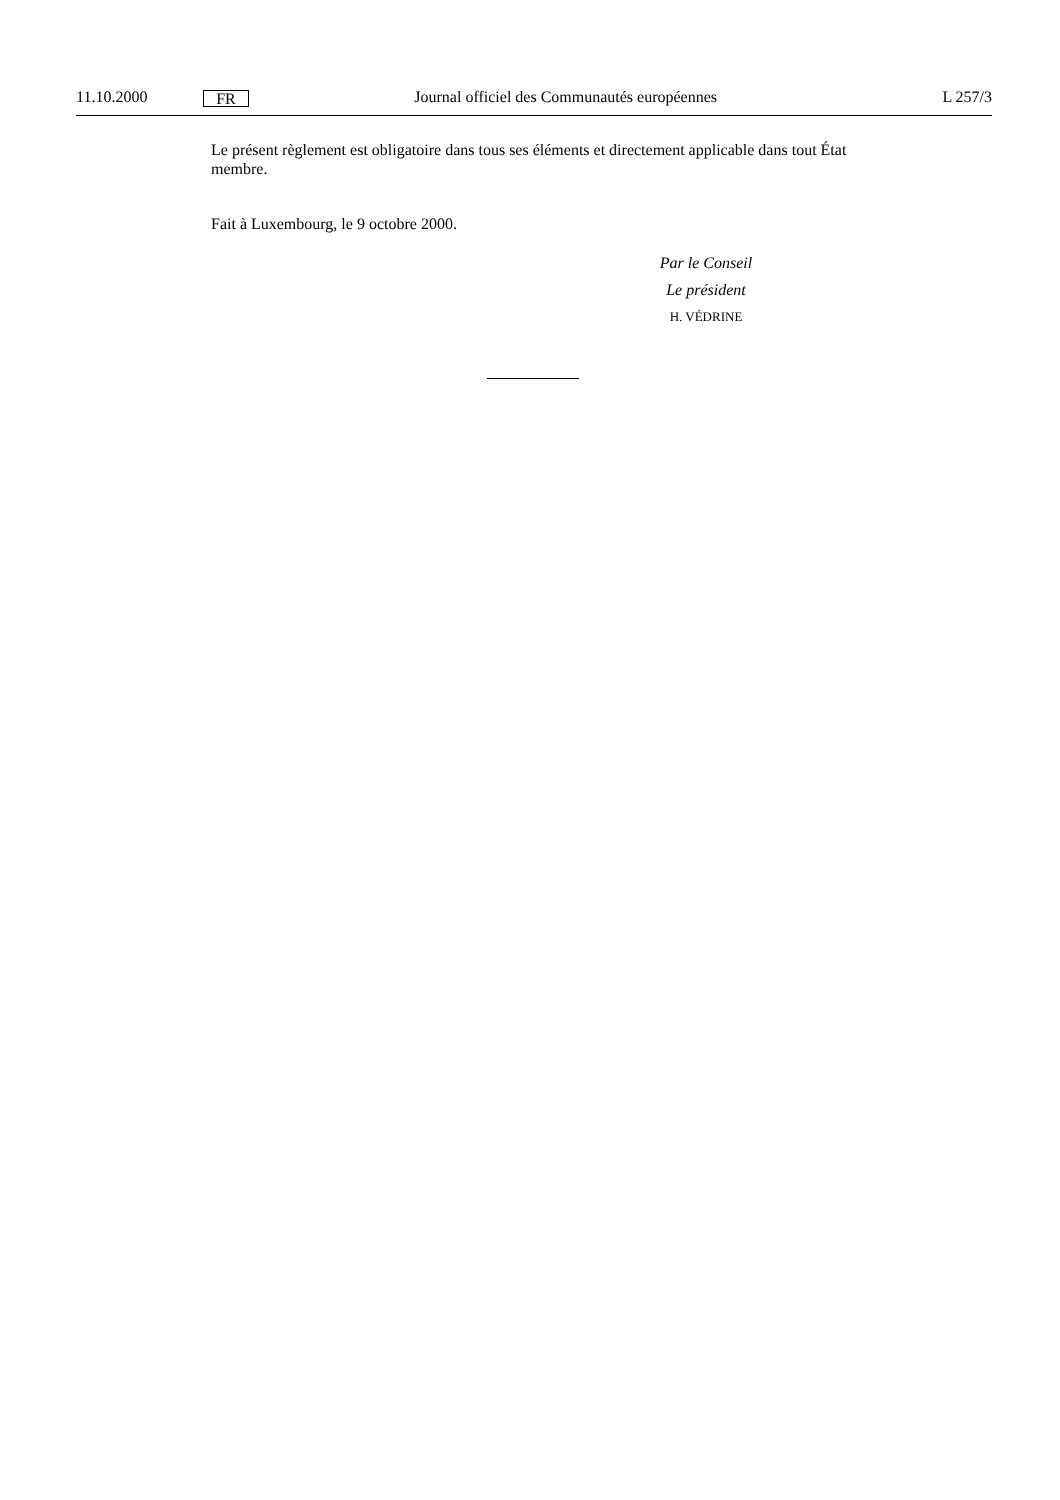11.10.2000 FR Journal officiel des Communautés européennes L 257/3
Le présent règlement est obligatoire dans tous ses éléments et directement applicable dans tout État membre.
Fait à Luxembourg, le 9 octobre 2000.
Par le Conseil
Le président
H. VÉDRINE